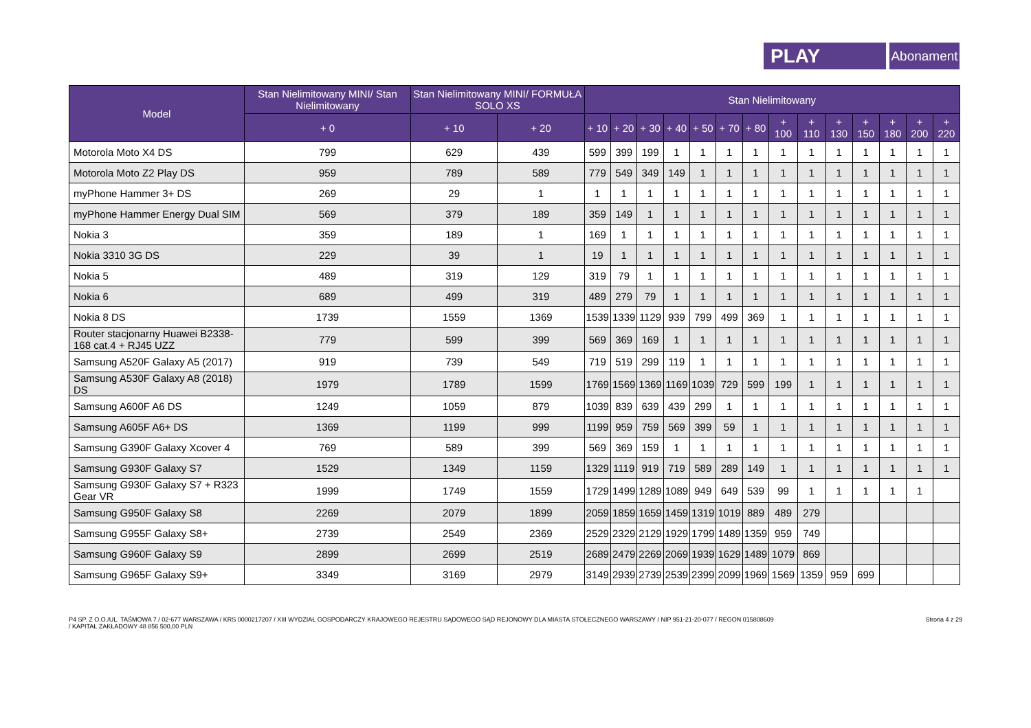PLAY
Abonament
| Model | Stan Nielimitowany MINI/ Stan Nielimitowany | Stan Nielimitowany MINI/ FORMUŁA SOLO XS | | Stan Nielimitowany | | | | | | | | | | | | | |
| --- | --- | --- | --- | --- | --- | --- | --- | --- | --- | --- | --- | --- | --- | --- | --- | --- | --- |
| | + 0 | + 10 | + 20 | + 10 | + 20 | + 30 | + 40 | + 50 | + 70 | + 80 | + 100 | + 110 | + 130 | + 150 | + 180 | + 200 | + 220 |
| Motorola Moto X4 DS | 799 | 629 | 439 | 599 | 399 | 199 | 1 | 1 | 1 | 1 | 1 | 1 | 1 | 1 | 1 | 1 | 1 |
| Motorola Moto Z2 Play DS | 959 | 789 | 589 | 779 | 549 | 349 | 149 | 1 | 1 | 1 | 1 | 1 | 1 | 1 | 1 | 1 | 1 |
| myPhone Hammer 3+ DS | 269 | 29 | 1 | 1 | 1 | 1 | 1 | 1 | 1 | 1 | 1 | 1 | 1 | 1 | 1 | 1 | 1 |
| myPhone Hammer Energy Dual SIM | 569 | 379 | 189 | 359 | 149 | 1 | 1 | 1 | 1 | 1 | 1 | 1 | 1 | 1 | 1 | 1 | 1 |
| Nokia 3 | 359 | 189 | 1 | 169 | 1 | 1 | 1 | 1 | 1 | 1 | 1 | 1 | 1 | 1 | 1 | 1 | 1 |
| Nokia 3310 3G DS | 229 | 39 | 1 | 19 | 1 | 1 | 1 | 1 | 1 | 1 | 1 | 1 | 1 | 1 | 1 | 1 | 1 |
| Nokia 5 | 489 | 319 | 129 | 319 | 79 | 1 | 1 | 1 | 1 | 1 | 1 | 1 | 1 | 1 | 1 | 1 | 1 |
| Nokia 6 | 689 | 499 | 319 | 489 | 279 | 79 | 1 | 1 | 1 | 1 | 1 | 1 | 1 | 1 | 1 | 1 | 1 |
| Nokia 8 DS | 1739 | 1559 | 1369 | 1539 | 1339 | 1129 | 939 | 799 | 499 | 369 | 1 | 1 | 1 | 1 | 1 | 1 | 1 |
| Router stacjonarny Huawei B2338-168 cat.4 + RJ45 UZZ | 779 | 599 | 399 | 569 | 369 | 169 | 1 | 1 | 1 | 1 | 1 | 1 | 1 | 1 | 1 | 1 | 1 |
| Samsung A520F Galaxy A5 (2017) | 919 | 739 | 549 | 719 | 519 | 299 | 119 | 1 | 1 | 1 | 1 | 1 | 1 | 1 | 1 | 1 | 1 |
| Samsung A530F Galaxy A8 (2018) DS | 1979 | 1789 | 1599 | 1769 | 1569 | 1369 | 1169 | 1039 | 729 | 599 | 199 | 1 | 1 | 1 | 1 | 1 | 1 |
| Samsung A600F A6 DS | 1249 | 1059 | 879 | 1039 | 839 | 639 | 439 | 299 | 1 | 1 | 1 | 1 | 1 | 1 | 1 | 1 | 1 |
| Samsung A605F A6+ DS | 1369 | 1199 | 999 | 1199 | 959 | 759 | 569 | 399 | 59 | 1 | 1 | 1 | 1 | 1 | 1 | 1 | 1 |
| Samsung G390F Galaxy Xcover 4 | 769 | 589 | 399 | 569 | 369 | 159 | 1 | 1 | 1 | 1 | 1 | 1 | 1 | 1 | 1 | 1 | 1 |
| Samsung G930F Galaxy S7 | 1529 | 1349 | 1159 | 1329 | 1119 | 919 | 719 | 589 | 289 | 149 | 1 | 1 | 1 | 1 | 1 | 1 | 1 |
| Samsung G930F Galaxy S7 + R323 Gear VR | 1999 | 1749 | 1559 | 1729 | 1499 | 1289 | 1089 | 949 | 649 | 539 | 99 | 1 | 1 | 1 | 1 | 1 | |
| Samsung G950F Galaxy S8 | 2269 | 2079 | 1899 | 2059 | 1859 | 1659 | 1459 | 1319 | 1019 | 889 | 489 | 279 | | | | | |
| Samsung G955F Galaxy S8+ | 2739 | 2549 | 2369 | 2529 | 2329 | 2129 | 1929 | 1799 | 1489 | 1359 | 959 | 749 | | | | | |
| Samsung G960F Galaxy S9 | 2899 | 2699 | 2519 | 2689 | 2479 | 2269 | 2069 | 1939 | 1629 | 1489 | 1079 | 869 | | | | | |
| Samsung G965F Galaxy S9+ | 3349 | 3169 | 2979 | 3149 | 2939 | 2739 | 2539 | 2399 | 2099 | 1969 | 1569 | 1359 | 959 | 699 | | | |
P4 SP. Z O.O./UL. TAŚMOWA 7 / 02-677 WARSZAWA / KRS 0000217207 / XIII WYDZIAŁ GOSPODARCZY KRAJOWEGO REJESTRU SĄDOWEGO SĄD REJONOWY DLA MIASTA STOŁECZNEGO WARSZAWY / NIP 951-21-20-077 / REGON 015808609
/ KAPITAŁ ZAKŁADOWY 48 856 500,00 PLN
Strona 4 z 29